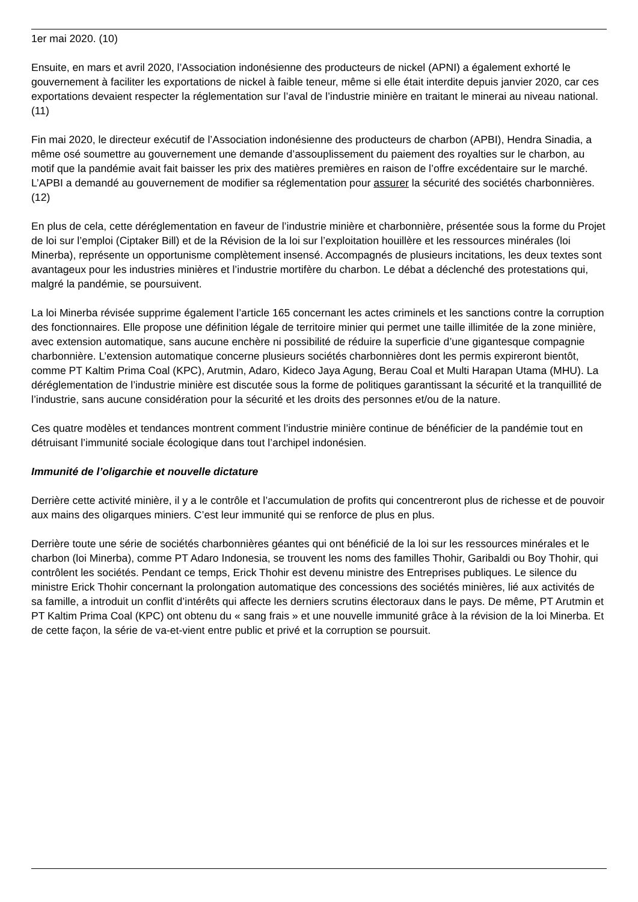1er mai 2020. (10)
Ensuite, en mars et avril 2020, l’Association indonésienne des producteurs de nickel (APNI) a également exhorté le gouvernement à faciliter les exportations de nickel à faible teneur, même si elle était interdite depuis janvier 2020, car ces exportations devaient respecter la réglementation sur l’aval de l’industrie minière en traitant le minerai au niveau national. (11)
Fin mai 2020, le directeur exécutif de l’Association indonésienne des producteurs de charbon (APBI), Hendra Sinadia, a même osé soumettre au gouvernement une demande d’assouplissement du paiement des royalties sur le charbon, au motif que la pandémie avait fait baisser les prix des matières premières en raison de l’offre excédentaire sur le marché. L’APBI a demandé au gouvernement de modifier sa réglementation pour assurer la sécurité des sociétés charbonnières. (12)
En plus de cela, cette déréglementation en faveur de l’industrie minière et charbonnière, présentée sous la forme du Projet de loi sur l’emploi (Ciptaker Bill) et de la Révision de la loi sur l’exploitation houillère et les ressources minérales (loi Minerba), représente un opportunisme complètement insensé. Accompagnés de plusieurs incitations, les deux textes sont avantageux pour les industries minières et l’industrie mortifère du charbon. Le débat a déclenché des protestations qui, malgré la pandémie, se poursuivent.
La loi Minerba révisée supprime également l’article 165 concernant les actes criminels et les sanctions contre la corruption des fonctionnaires. Elle propose une définition légale de territoire minier qui permet une taille illimitée de la zone minière, avec extension automatique, sans aucune enchère ni possibilité de réduire la superficie d’une gigantesque compagnie charbonnière. L’extension automatique concerne plusieurs sociétés charbonnières dont les permis expireront bientôt, comme PT Kaltim Prima Coal (KPC), Arutmin, Adaro, Kideco Jaya Agung, Berau Coal et Multi Harapan Utama (MHU). La déréglementation de l’industrie minière est discutée sous la forme de politiques garantissant la sécurité et la tranquillité de l’industrie, sans aucune considération pour la sécurité et les droits des personnes et/ou de la nature.
Ces quatre modèles et tendances montrent comment l’industrie minière continue de bénéficier de la pandémie tout en détruisant l’immunité sociale écologique dans tout l’archipel indonésien.
Immunité de l’oligarchie et nouvelle dictature
Derrière cette activité minière, il y a le contrôle et l’accumulation de profits qui concentreront plus de richesse et de pouvoir aux mains des oligarques miniers. C’est leur immunité qui se renforce de plus en plus.
Derrière toute une série de sociétés charbonnières géantes qui ont bénéficié de la loi sur les ressources minérales et le charbon (loi Minerba), comme PT Adaro Indonesia, se trouvent les noms des familles Thohir, Garibaldi ou Boy Thohir, qui contrôlent les sociétés. Pendant ce temps, Erick Thohir est devenu ministre des Entreprises publiques. Le silence du ministre Erick Thohir concernant la prolongation automatique des concessions des sociétés minières, lié aux activités de sa famille, a introduit un conflit d’intérêts qui affecte les derniers scrutins électoraux dans le pays. De même, PT Arutmin et PT Kaltim Prima Coal (KPC) ont obtenu du « sang frais » et une nouvelle immunité grâce à la révision de la loi Minerba. Et de cette façon, la série de va-et-vient entre public et privé et la corruption se poursuit.